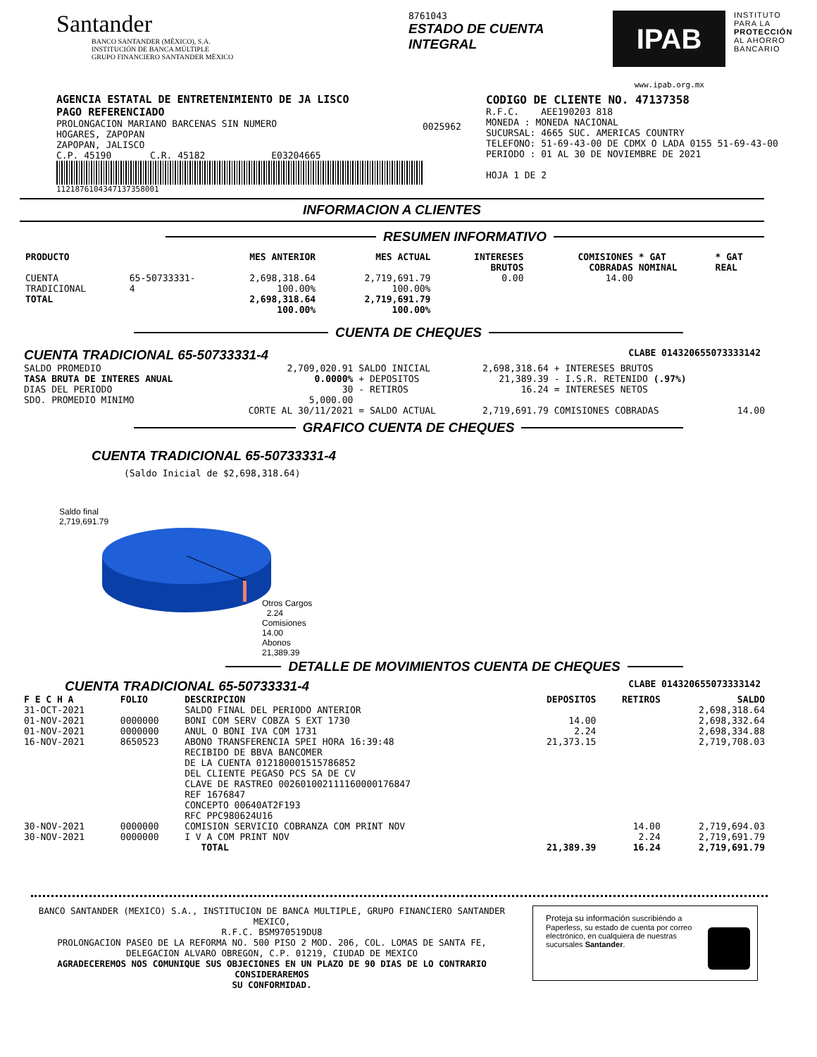Santander
BANCO SANTANDER (MÉXICO), S.A.
INSTITUCIÓN DE BANCA MÚLTIPLE
GRUPO FINANCIERO SANTANDER MÉXICO
8761043
ESTADO DE CUENTA INTEGRAL
IPAB
INSTITUTO
PARA LA
PROTECCIÓN
AL AHORRO
BANCARIO
www.ipab.org.mx
AGENCIA ESTATAL DE ENTRETENIMIENTO DE JA LISCO
PAGO REFERENCIADO
PROLONGACION MARIANO BARCENAS SIN NUMERO
HOGARES, ZAPOPAN
ZAPOPAN, JALISCO
C.P. 45190 C.R. 45182 E03204665
1121876104347137358001
0025962
CODIGO DE CLIENTE NO. 47137358
R.F.C. AEE190203 818
MONEDA : MONEDA NACIONAL
SUCURSAL: 4665 SUC. AMERICAS COUNTRY
TELEFONO: 51-69-43-00 DE CDMX O LADA 0155 51-69-43-00
PERIODO : 01 AL 30 DE NOVIEMBRE DE 2021
HOJA 1 DE 2
INFORMACION A CLIENTES
RESUMEN INFORMATIVO
| PRODUCTO | | MES ANTERIOR | MES ACTUAL | INTERESES BRUTOS | COMISIONES COBRADAS | * GAT NOMINAL | * GAT REAL |
| --- | --- | --- | --- | --- | --- | --- | --- |
| CUENTA TRADICIONAL | 65-50733331-4 | 2,698,318.64 100.00% | 2,719,691.79 100.00% | 0.00 | 14.00 | | |
| TOTAL | | 2,698,318.64 100.00% | 2,719,691.79 100.00% | | | | |
CUENTA DE CHEQUES
CUENTA TRADICIONAL 65-50733331-4 CLABE 014320655073333142
| SALDO PROMEDIO | 2,709,020.91 | SALDO INICIAL | 2,698,318.64 | + INTERESES BRUTOS | |
| TASA BRUTA DE INTERES ANUAL | 0.0000% | + DEPOSITOS | 21,389.39 | - I.S.R. RETENIDO (.97%) | |
| DIAS DEL PERIODO | 30 | - RETIROS | 16.24 | = INTERESES NETOS | |
| SDO. PROMEDIO MINIMO | 5,000.00 CORTE AL 30/11/2021 | = SALDO ACTUAL | 2,719,691.79 | COMISIONES COBRADAS | 14.00 |
GRAFICO CUENTA DE CHEQUES
CUENTA TRADICIONAL 65-50733331-4
(Saldo Inicial de $2,698,318.64)
Saldo final
2,719,691.79
Otros Cargos
2.24
Comisiones
14.00
Abonos
21,389.39
DETALLE DE MOVIMIENTOS CUENTA DE CHEQUES
CUENTA TRADICIONAL 65-50733331-4 CLABE 014320655073333142
| F E C H A | FOLIO | DESCRIPCION | DEPOSITOS | RETIROS | SALDO |
| --- | --- | --- | --- | --- | --- |
| 31-OCT-2021 | | SALDO FINAL DEL PERIODO ANTERIOR | | | 2,698,318.64 |
| 01-NOV-2021 | 0000000 | BONI COM SERV COBZA S EXT 1730 | 14.00 | | 2,698,332.64 |
| 01-NOV-2021 | 0000000 | ANUL O BONI IVA COM 1731 | 2.24 | | 2,698,334.88 |
| 16-NOV-2021 | 8650523 | ABONO TRANSFERENCIA SPEI HORA 16:39:48 RECIBIDO DE BBVA BANCOMER DE LA CUENTA 012180001515786852 DEL CLIENTE PEGASO PCS SA DE CV CLAVE DE RASTREO 002601002111160000176847 REF 1676847 CONCEPTO 00640AT2F193 RFC PPC980624U16 | 21,373.15 | | 2,719,708.03 |
| 30-NOV-2021 | 0000000 | COMISION SERVICIO COBRANZA COM PRINT NOV | | 14.00 | 2,719,694.03 |
| 30-NOV-2021 | 0000000 | I V A COM PRINT NOV | | 2.24 | 2,719,691.79 |
| | | TOTAL | 21,389.39 | 16.24 | 2,719,691.79 |
BANCO SANTANDER (MEXICO) S.A., INSTITUCION DE BANCA MULTIPLE, GRUPO FINANCIERO SANTANDER MEXICO,
R.F.C. BSM970519DU8
PROLONGACION PASEO DE LA REFORMA NO. 500 PISO 2 MOD. 206, COL. LOMAS DE SANTA FE,
DELEGACION ALVARO OBREGON, C.P. 01219, CIUDAD DE MEXICO
AGRADECEREMOS NOS COMUNIQUE SUS OBJECIONES EN UN PLAZO DE 90 DIAS DE LO CONTRARIO CONSIDERAREMOS
SU CONFORMIDAD.
Proteja su información suscribiéndo a Paperless, su estado de cuenta por correo electrónico, en cualquiera de nuestras sucursales Santander.